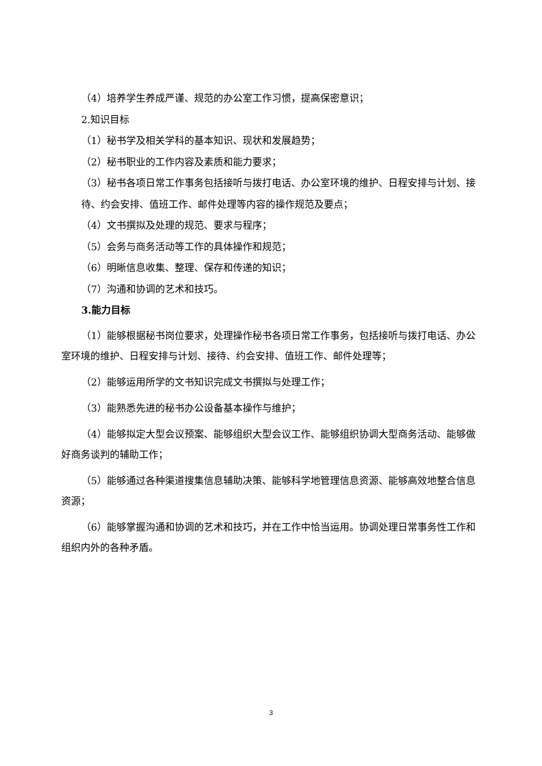（4）培养学生养成严谨、规范的办公室工作习惯，提高保密意识；
2.知识目标
（1）秘书学及相关学科的基本知识、现状和发展趋势；
（2）秘书职业的工作内容及素质和能力要求；
（3）秘书各项日常工作事务包括接听与拨打电话、办公室环境的维护、日程安排与计划、接待、约会安排、值班工作、邮件处理等内容的操作规范及要点；
（4）文书撰拟及处理的规范、要求与程序；
（5）会务与商务活动等工作的具体操作和规范；
（6）明晰信息收集、整理、保存和传递的知识；
（7）沟通和协调的艺术和技巧。
3.能力目标
（1）能够根据秘书岗位要求，处理操作秘书各项日常工作事务，包括接听与拨打电话、办公室环境的维护、日程安排与计划、接待、约会安排、值班工作、邮件处理等；
（2）能够运用所学的文书知识完成文书撰拟与处理工作；
（3）能熟悉先进的秘书办公设备基本操作与维护；
（4）能够拟定大型会议预案、能够组织大型会议工作、能够组织协调大型商务活动、能够做好商务谈判的辅助工作；
（5）能够通过各种渠道搜集信息辅助决策、能够科学地管理信息资源、能够高效地整合信息资源；
（6）能够掌握沟通和协调的艺术和技巧，并在工作中恰当运用。协调处理日常事务性工作和组织内外的各种矛盾。
3